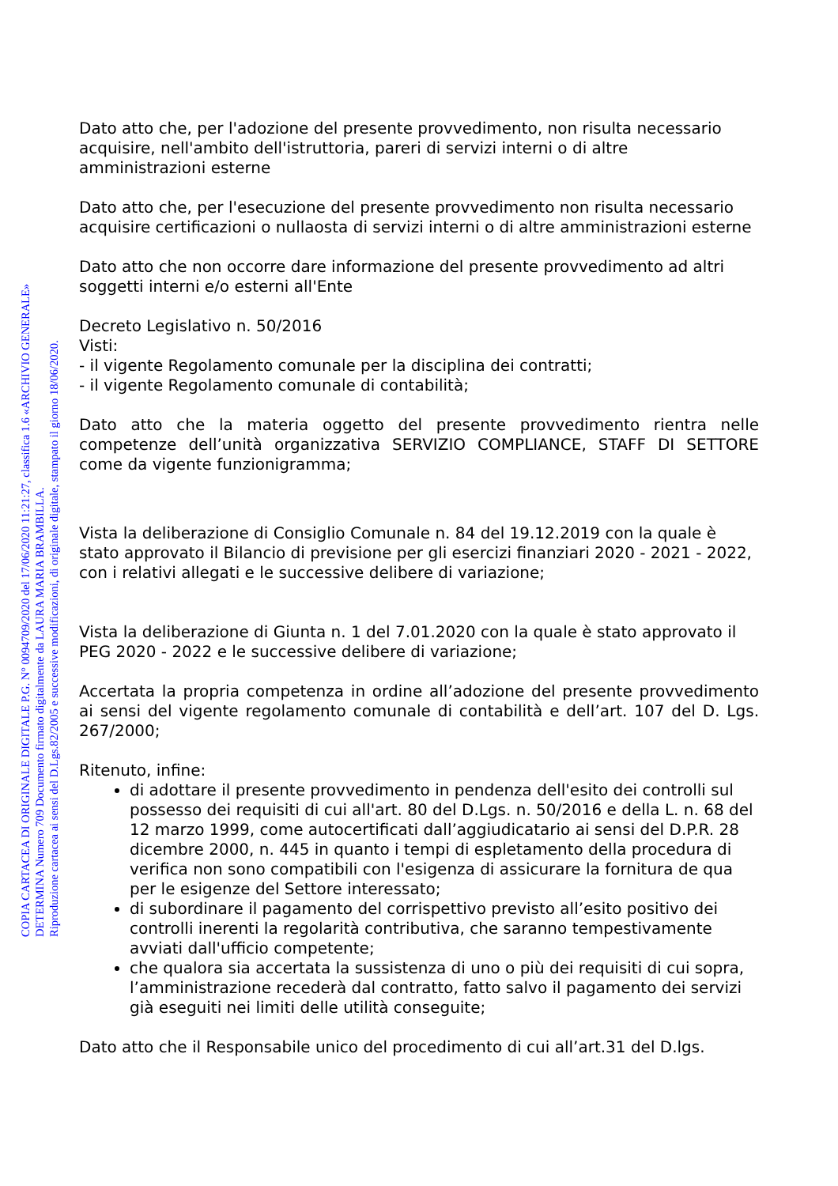COPIA CARTACEA DI ORIGINALE DIGITALE P.G. N° 0094709/2020 del 17/06/2020 11:21:27, classifica 1.6 «ARCHIVIO GENERALE»
DETERMINA Numero 709 Documento firmato digitalmente da LAURA MARIA BRAMBILLA.
Riproduzione cartacea ai sensi del D.Lgs.82/2005 e successive modificazioni, di originale digitale, stampato il giorno 18/06/2020.
Dato atto che, per l'adozione del presente provvedimento, non risulta necessario acquisire, nell'ambito dell'istruttoria, pareri di servizi interni o di altre amministrazioni esterne
Dato atto che, per l'esecuzione del presente provvedimento non risulta necessario acquisire certificazioni o nullaosta di servizi interni o di altre amministrazioni esterne
Dato atto che non occorre dare informazione del presente provvedimento ad altri soggetti interni e/o esterni all'Ente
Decreto Legislativo n. 50/2016
Visti:
- il vigente Regolamento comunale per la disciplina dei contratti;
- il vigente Regolamento comunale di contabilità;
Dato atto che la materia oggetto del presente provvedimento rientra nelle competenze dell’unità organizzativa SERVIZIO COMPLIANCE, STAFF DI SETTORE come da vigente funzionigramma;
Vista la deliberazione di Consiglio Comunale n. 84 del 19.12.2019 con la quale è stato approvato il Bilancio di previsione per gli esercizi finanziari 2020 - 2021 - 2022, con i relativi allegati e le successive delibere di variazione;
Vista la deliberazione di Giunta n. 1 del 7.01.2020 con la quale è stato approvato il PEG 2020 - 2022 e le successive delibere di variazione;
Accertata la propria competenza in ordine all’adozione del presente provvedimento ai sensi del vigente regolamento comunale di contabilità e dell’art. 107 del D. Lgs. 267/2000;
Ritenuto, infine:
di adottare il presente provvedimento in pendenza dell'esito dei controlli sul possesso dei requisiti di cui all'art. 80 del D.Lgs. n. 50/2016 e della L. n. 68 del 12 marzo 1999, come autocertificati dall’aggiudicatario ai sensi del D.P.R. 28 dicembre 2000, n. 445 in quanto i tempi di espletamento della procedura di verifica non sono compatibili con l'esigenza di assicurare la fornitura de qua per le esigenze del Settore interessato;
di subordinare il pagamento del corrispettivo previsto all’esito positivo dei controlli inerenti la regolarità contributiva, che saranno tempestivamente avviati dall'ufficio competente;
che qualora sia accertata la sussistenza di uno o più dei requisiti di cui sopra, l’amministrazione recederà dal contratto, fatto salvo il pagamento dei servizi già eseguiti nei limiti delle utilità conseguite;
Dato atto che il Responsabile unico del procedimento di cui all’art.31 del D.lgs.